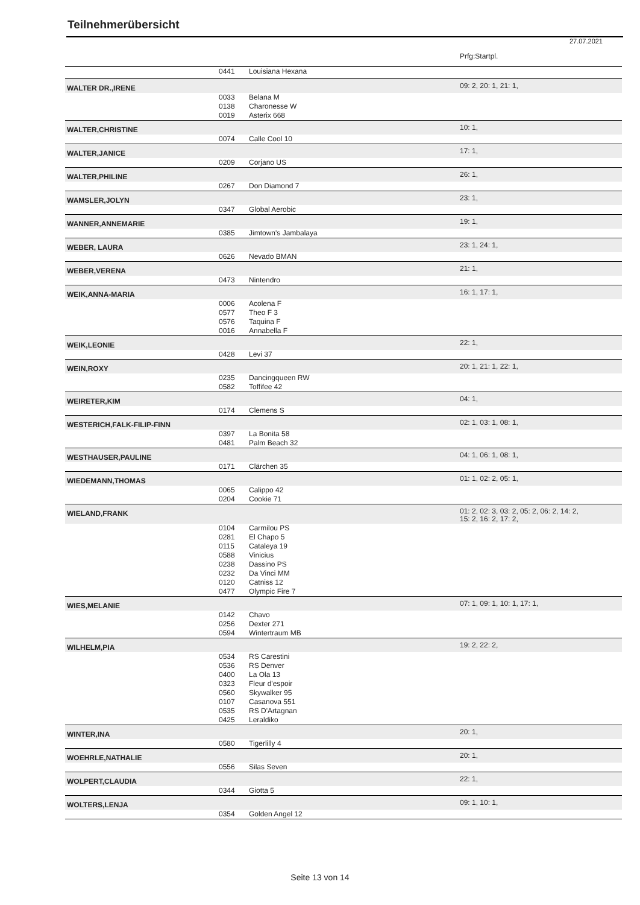Teilnehmerübersicht
27.07.2021
| | | | Prfg:Startpl. |
| | 0441 | Louisiana Hexana | |
| WALTER DR.,IRENE | | | 09: 2, 20: 1, 21: 1, |
| | 0033 | Belana M | |
| | 0138 | Charonesse W | |
| | 0019 | Asterix 668 | |
| WALTER,CHRISTINE | | | 10: 1, |
| | 0074 | Calle Cool 10 | |
| WALTER,JANICE | | | 17: 1, |
| | 0209 | Corjano US | |
| WALTER,PHILINE | | | 26: 1, |
| | 0267 | Don Diamond 7 | |
| WAMSLER,JOLYN | | | 23: 1, |
| | 0347 | Global Aerobic | |
| WANNER,ANNEMARIE | | | 19: 1, |
| | 0385 | Jimtown's Jambalaya | |
| WEBER, LAURA | | | 23: 1, 24: 1, |
| | 0626 | Nevado BMAN | |
| WEBER,VERENA | | | 21: 1, |
| | 0473 | Nintendro | |
| WEIK,ANNA-MARIA | | | 16: 1, 17: 1, |
| | 0006 | Acolena F | |
| | 0577 | Theo F 3 | |
| | 0576 | Taquina F | |
| | 0016 | Annabella F | |
| WEIK,LEONIE | | | 22: 1, |
| | 0428 | Levi 37 | |
| WEIN,ROXY | | | 20: 1, 21: 1, 22: 1, |
| | 0235 | Dancingqueen RW | |
| | 0582 | Toffifee 42 | |
| WEIRETER,KIM | | | 04: 1, |
| | 0174 | Clemens S | |
| WESTERICH,FALK-FILIP-FINN | | | 02: 1, 03: 1, 08: 1, |
| | 0397 | La Bonita 58 | |
| | 0481 | Palm Beach 32 | |
| WESTHAUSER,PAULINE | | | 04: 1, 06: 1, 08: 1, |
| | 0171 | Clärchen 35 | |
| WIEDEMANN,THOMAS | | | 01: 1, 02: 2, 05: 1, |
| | 0065 | Calippo 42 | |
| | 0204 | Cookie 71 | |
| WIELAND,FRANK | | | 01: 2, 02: 3, 03: 2, 05: 2, 06: 2, 14: 2, 15: 2, 16: 2, 17: 2, |
| | 0104 | Carmilou PS | |
| | 0281 | El Chapo 5 | |
| | 0115 | Cataleya 19 | |
| | 0588 | Vinicius | |
| | 0238 | Dassino PS | |
| | 0232 | Da Vinci MM | |
| | 0120 | Catniss 12 | |
| | 0477 | Olympic Fire 7 | |
| WIES,MELANIE | | | 07: 1, 09: 1, 10: 1, 17: 1, |
| | 0142 | Chavo | |
| | 0256 | Dexter 271 | |
| | 0594 | Wintertraum MB | |
| WILHELM,PIA | | | 19: 2, 22: 2, |
| | 0534 | RS Carestini | |
| | 0536 | RS Denver | |
| | 0400 | La Ola 13 | |
| | 0323 | Fleur d'espoir | |
| | 0560 | Skywalker 95 | |
| | 0107 | Casanova 551 | |
| | 0535 | RS D'Artagnan | |
| | 0425 | Leraldiko | |
| WINTER,INA | | | 20: 1, |
| | 0580 | Tigerlilly 4 | |
| WOEHRLE,NATHALIE | | | 20: 1, |
| | 0556 | Silas Seven | |
| WOLPERT,CLAUDIA | | | 22: 1, |
| | 0344 | Giotta 5 | |
| WOLTERS,LENJA | | | 09: 1, 10: 1, |
| | 0354 | Golden Angel 12 | |
Seite 13 von 14